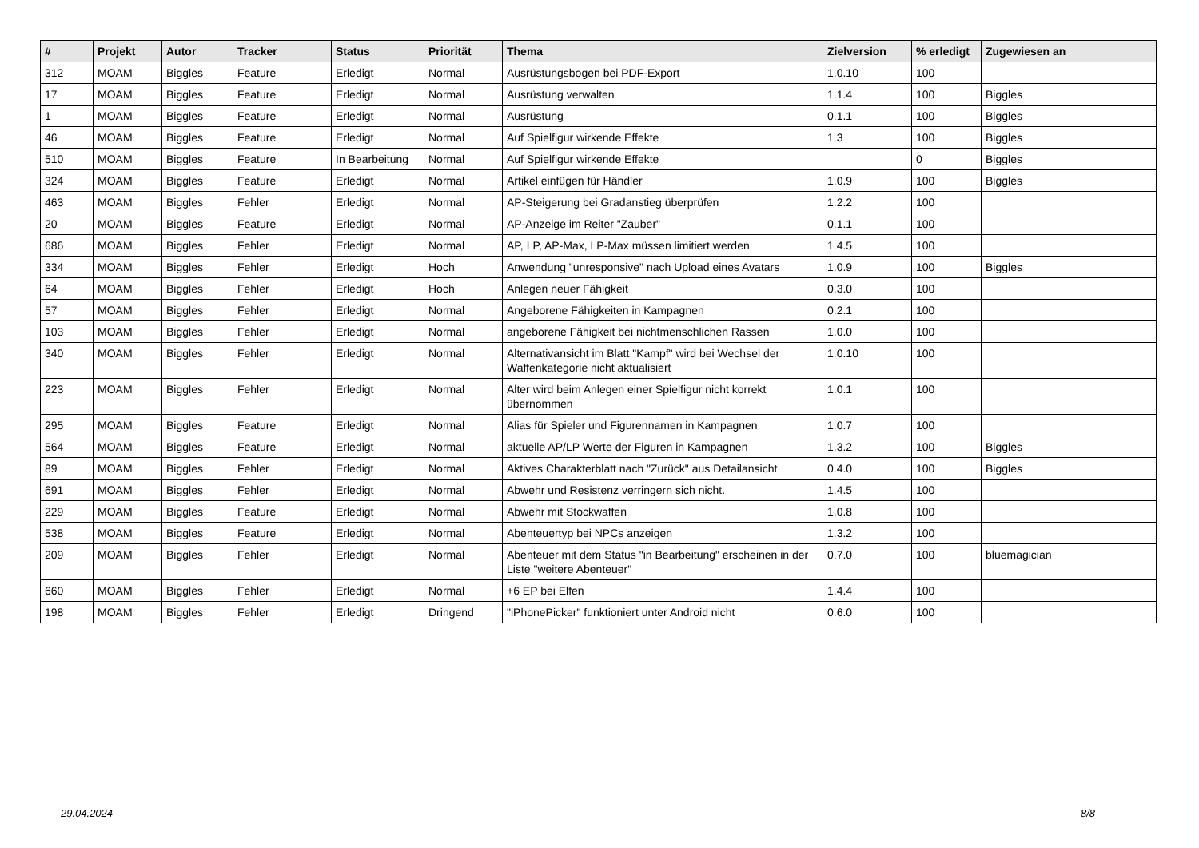| # | Projekt | Autor | Tracker | Status | Priorität | Thema | Zielversion | % erledigt | Zugewiesen an |
| --- | --- | --- | --- | --- | --- | --- | --- | --- | --- |
| 312 | MOAM | Biggles | Feature | Erledigt | Normal | Ausrüstungsbogen bei PDF-Export | 1.0.10 | 100 | |
| 17 | MOAM | Biggles | Feature | Erledigt | Normal | Ausrüstung verwalten | 1.1.4 | 100 | Biggles |
| 1 | MOAM | Biggles | Feature | Erledigt | Normal | Ausrüstung | 0.1.1 | 100 | Biggles |
| 46 | MOAM | Biggles | Feature | Erledigt | Normal | Auf Spielfigur wirkende Effekte | 1.3 | 100 | Biggles |
| 510 | MOAM | Biggles | Feature | In Bearbeitung | Normal | Auf Spielfigur wirkende Effekte | | 0 | Biggles |
| 324 | MOAM | Biggles | Feature | Erledigt | Normal | Artikel einfügen für Händler | 1.0.9 | 100 | Biggles |
| 463 | MOAM | Biggles | Fehler | Erledigt | Normal | AP-Steigerung bei Gradanstieg überprüfen | 1.2.2 | 100 | |
| 20 | MOAM | Biggles | Feature | Erledigt | Normal | AP-Anzeige im Reiter "Zauber" | 0.1.1 | 100 | |
| 686 | MOAM | Biggles | Fehler | Erledigt | Normal | AP, LP, AP-Max, LP-Max müssen limitiert werden | 1.4.5 | 100 | |
| 334 | MOAM | Biggles | Fehler | Erledigt | Hoch | Anwendung "unresponsive" nach Upload eines Avatars | 1.0.9 | 100 | Biggles |
| 64 | MOAM | Biggles | Fehler | Erledigt | Hoch | Anlegen neuer Fähigkeit | 0.3.0 | 100 | |
| 57 | MOAM | Biggles | Fehler | Erledigt | Normal | Angeborene Fähigkeiten in Kampagnen | 0.2.1 | 100 | |
| 103 | MOAM | Biggles | Fehler | Erledigt | Normal | angeborene Fähigkeit bei nichtmenschlichen Rassen | 1.0.0 | 100 | |
| 340 | MOAM | Biggles | Fehler | Erledigt | Normal | Alternativansicht im Blatt "Kampf" wird bei Wechsel der Waffenkategorie nicht aktualisiert | 1.0.10 | 100 | |
| 223 | MOAM | Biggles | Fehler | Erledigt | Normal | Alter wird beim Anlegen einer Spielfigur nicht korrekt übernommen | 1.0.1 | 100 | |
| 295 | MOAM | Biggles | Feature | Erledigt | Normal | Alias für Spieler und Figurennamen in Kampagnen | 1.0.7 | 100 | |
| 564 | MOAM | Biggles | Feature | Erledigt | Normal | aktuelle AP/LP Werte der Figuren in Kampagnen | 1.3.2 | 100 | Biggles |
| 89 | MOAM | Biggles | Fehler | Erledigt | Normal | Aktives Charakterblatt nach "Zurück" aus Detailansicht | 0.4.0 | 100 | Biggles |
| 691 | MOAM | Biggles | Fehler | Erledigt | Normal | Abwehr und Resistenz verringern sich nicht. | 1.4.5 | 100 | |
| 229 | MOAM | Biggles | Feature | Erledigt | Normal | Abwehr mit Stockwaffen | 1.0.8 | 100 | |
| 538 | MOAM | Biggles | Feature | Erledigt | Normal | Abenteuertyp bei NPCs anzeigen | 1.3.2 | 100 | |
| 209 | MOAM | Biggles | Fehler | Erledigt | Normal | Abenteuer mit dem Status "in Bearbeitung" erscheinen in der Liste "weitere Abenteuer" | 0.7.0 | 100 | bluemagician |
| 660 | MOAM | Biggles | Fehler | Erledigt | Normal | +6 EP bei Elfen | 1.4.4 | 100 | |
| 198 | MOAM | Biggles | Fehler | Erledigt | Dringend | "iPhonePicker" funktioniert unter Android nicht | 0.6.0 | 100 | |
29.04.2024 8/8